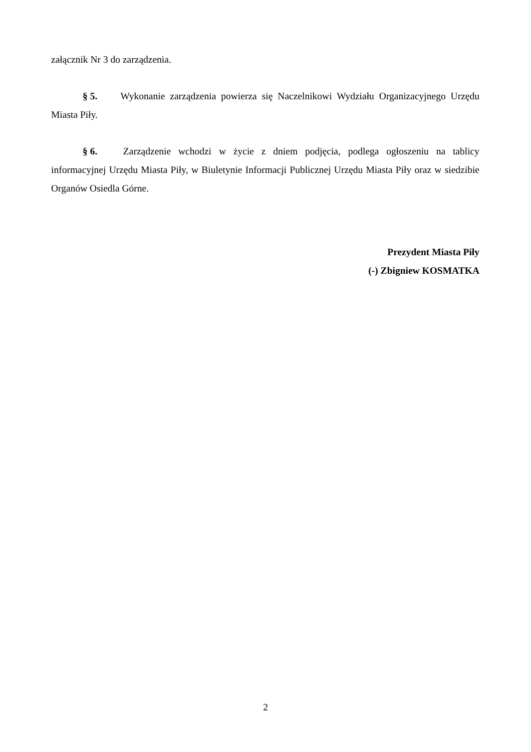załącznik Nr 3 do zarządzenia.
§ 5. Wykonanie zarządzenia powierza się Naczelnikowi Wydziału Organizacyjnego Urzędu Miasta Piły.
§ 6. Zarządzenie wchodzi w życie z dniem podjęcia, podlega ogłoszeniu na tablicy informacyjnej Urzędu Miasta Piły, w Biuletynie Informacji Publicznej Urzędu Miasta Piły oraz w siedzibie Organów Osiedla Górne.
Prezydent Miasta Piły
(-) Zbigniew KOSMATKA
2